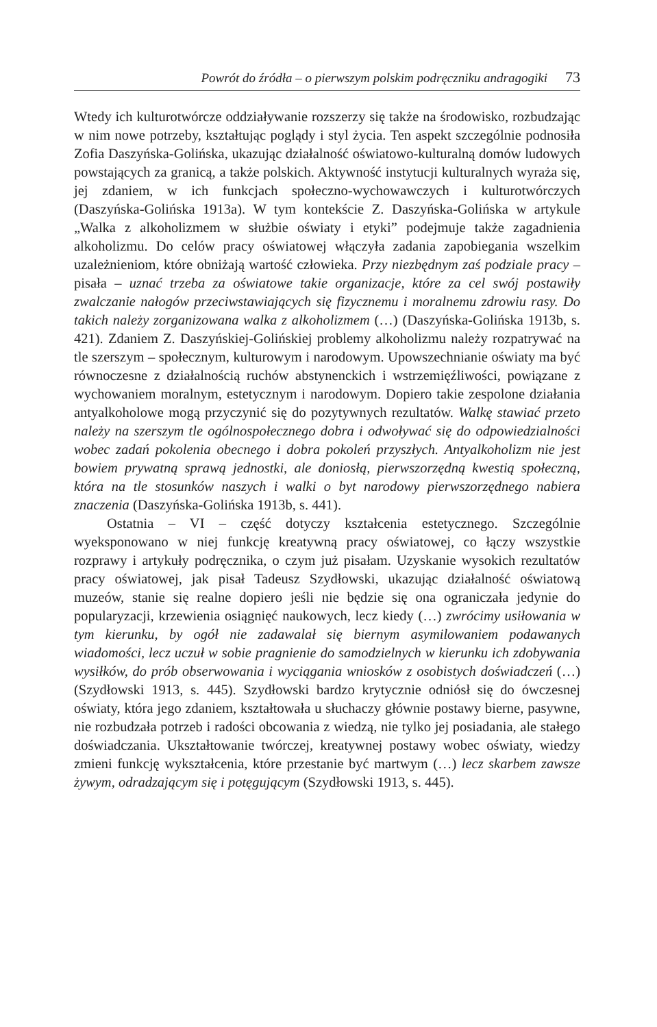Powrót do źródła – o pierwszym polskim podręczniku andragogiki 73
Wtedy ich kulturotwórcze oddziaływanie rozszerzy się także na środowisko, rozbudzając w nim nowe potrzeby, kształtując poglądy i styl życia. Ten aspekt szczególnie podnosiła Zofia Daszyńska-Golińska, ukazując działalność oświatowo-kulturalną domów ludowych powstających za granicą, a także polskich. Aktywność instytucji kulturalnych wyraża się, jej zdaniem, w ich funkcjach społeczno-wychowawczych i kulturotwórczych (Daszyńska-Golińska 1913a). W tym kontekście Z. Daszyńska-Golińska w artykule „Walka z alkoholizmem w służbie oświaty i etyki” podejmuje także zagadnienia alkoholizmu. Do celów pracy oświatowej włączyła zadania zapobiegania wszelkim uzależnieniom, które obniżają wartość człowieka. Przy niezbędnym zaś podziale pracy – pisała – uznać trzeba za oświatowe takie organizacje, które za cel swój postawiły zwalczanie nałogów przeciwstawiających się fizycznemu i moralnemu zdrowiu rasy. Do takich należy zorganizowana walka z alkoholizmem (…) (Daszyńska-Golińska 1913b, s. 421). Zdaniem Z. Daszyńskiej-Golińskiej problemy alkoholizmu należy rozpatrywać na tle szerszym – społecznym, kulturowym i narodowym. Upowszechnianie oświaty ma być równoczesne z działalnością ruchów abstynenckich i wstrzemięźliwości, powiązane z wychowaniem moralnym, estetycznym i narodowym. Dopiero takie zespolone działania antyalkoholowe mogą przyczynić się do pozytywnych rezultatów. Walkę stawiać przeto należy na szerszym tle ogólnospołecznego dobra i odwoływać się do odpowiedzialności wobec zadań pokolenia obecnego i dobra pokoleń przyszłych. Antyalkoholizm nie jest bowiem prywatną sprawą jednostki, ale doniosłą, pierwszorzędną kwestią społeczną, która na tle stosunków naszych i walki o byt narodowy pierwszorzędnego nabiera znaczenia (Daszyńska-Golińska 1913b, s. 441).
Ostatnia – VI – część dotyczy kształcenia estetycznego. Szczególnie wyeksponowano w niej funkcję kreatywną pracy oświatowej, co łączy wszystkie rozprawy i artykuły podręcznika, o czym już pisałam. Uzyskanie wysokich rezultatów pracy oświatowej, jak pisał Tadeusz Szydłowski, ukazując działalność oświatową muzeów, stanie się realne dopiero jeśli nie będzie się ona ograniczała jedynie do popularyzacji, krzewienia osiągnięć naukowych, lecz kiedy (…) zwrócimy usiłowania w tym kierunku, by ogół nie zadawalał się biernym asymilowaniem podawanych wiadomości, lecz uczuł w sobie pragnienie do samodzielnych w kierunku ich zdobywania wysiłków, do prób obserwowania i wyciągania wniosków z osobistych doświadczeń (…) (Szydłowski 1913, s. 445). Szydłowski bardzo krytycznie odniósł się do ówczesnej oświaty, która jego zdaniem, kształtowała u słuchaczy głównie postawy bierne, pasywne, nie rozbudzała potrzeb i radości obcowania z wiedzą, nie tylko jej posiadania, ale stałego doświadczania. Ukształtowanie twórczej, kreatywnej postawy wobec oświaty, wiedzy zmieni funkcję wykształcenia, które przestanie być martwym (…) lecz skarbem zawsze żywym, odradzającym się i potęgującym (Szydłowski 1913, s. 445).